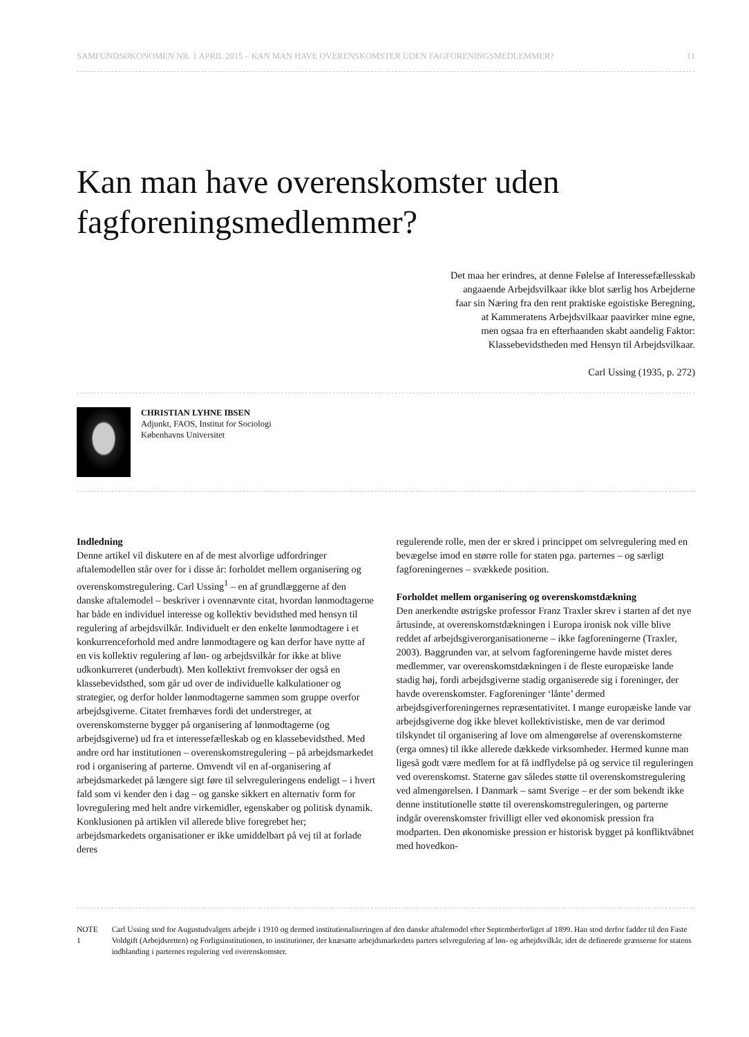SAMFUNDSØKONOMEN NR. 1 APRIL 2015 – KAN MAN HAVE OVERENSKOMSTER UDEN FAGFORENINGSMEDLEMMER? 11
Kan man have overenskomster uden fagforeningsmedlemmer?
Det maa her erindres, at denne Følelse af Interessefællesskab
angaaende Arbejdsvilkaar ikke blot særlig hos Arbejderne
faar sin Næring fra den rent praktiske egoistiske Beregning,
at Kammeratens Arbejdsvilkaar paavirker mine egne,
men ogsaa fra en efterhaanden skabt aandelig Faktor:
Klassebevidstheden med Hensyn til Arbejdsvilkaar.
Carl Ussing (1935, p. 272)
CHRISTIAN LYHNE IBSEN
Adjunkt, FAOS, Institut for Sociologi
Københavns Universitet
Indledning
Denne artikel vil diskutere en af de mest alvorlige udfordringer aftalemodellen står over for i disse år: forholdet mellem organisering og overenskomstregulering. Carl Ussing<sup>1</sup> – en af grundlæggerne af den danske aftalemodel – beskriver i ovennævnte citat, hvordan lønmodtagerne har både en individuel interesse og kollektiv bevidsthed med hensyn til regulering af arbejdsvilkår. Individuelt er den enkelte lønmodtagere i et konkurrenceforhold med andre lønmodtagere og kan derfor have nytte af en vis kollektiv regulering af løn- og arbejdsvilkår for ikke at blive udkonkurreret (underbudt). Men kollektivt fremvokser der også en klassebevidsthed, som går ud over de individuelle kalkulationer og strategier, og derfor holder lønmodtagerne sammen som gruppe overfor arbejdsgiverne. Citatet fremhæves fordi det understreger, at overenskomsterne bygger på organisering af lønmodtagerne (og arbejdsgiverne) ud fra et interessefælleskab og en klassebevidsthed. Med andre ord har institutionen – overenskomstregulering – på arbejdsmarkedet rod i organisering af parterne. Omvendt vil en af-organisering af arbejdsmarkedet på længere sigt føre til selvreguleringens endeligt – i hvert fald som vi kender den i dag – og ganske sikkert en alternativ form for lovregulering med helt andre virkemidler, egenskaber og politisk dynamik. Konklusionen på artiklen vil allerede blive foregrebet her; arbejdsmarkedets organisationer er ikke umiddelbart på vej til at forlade deres
regulerende rolle, men der er skred i princippet om selvregulering med en bevægelse imod en større rolle for staten pga. parternes – og særligt fagforeningernes – svækkede position.
Forholdet mellem organisering og overenskomstdækning
Den anerkendte østrigske professor Franz Traxler skrev i starten af det nye årtusinde, at overenskomstdækningen i Europa ironisk nok ville blive reddet af arbejdsgiverorganisationerne – ikke fagforeningerne (Traxler, 2003). Baggrunden var, at selvom fagforeningerne havde mistet deres medlemmer, var overenskomstdækningen i de fleste europæiske lande stadig høj, fordi arbejdsgiverne stadig organiserede sig i foreninger, der havde overenskomster. Fagforeninger ‘lånte’ dermed arbejdsgiverforeningernes repræsentativitet. I mange europæiske lande var arbejdsgiverne dog ikke blevet kollektivistiske, men de var derimod tilskyndet til organisering af love om almengørelse af overenskomsterne (erga omnes) til ikke allerede dækkede virksomheder. Hermed kunne man ligeså godt være medlem for at få indflydelse på og service til reguleringen ved overenskomst. Staterne gav således støtte til overenskomstregulering ved almengørelsen. I Danmark – samt Sverige – er der som bekendt ikke denne institutionelle støtte til overenskomstreguleringen, og parterne indgår overenskomster frivilligt eller ved økonomisk pression fra modparten. Den økonomiske pression er historisk bygget på konfliktvåbnet med hovedkon-
NOTE 1 Carl Ussing stod for Augustudvalgets arbejde i 1910 og dermed institutionaliseringen af den danske aftalemodel efter Septemberforliget af 1899. Han stod derfor fadder til den Faste Voldgift (Arbejdsretten) og Forligsinstitutionen, to institutioner, der knæsatte arbejdsmarkedets parters selvregulering af løn- og arbejdsvilkår, idet de definerede grænserne for statens indblanding i parternes regulering ved overenskomster.